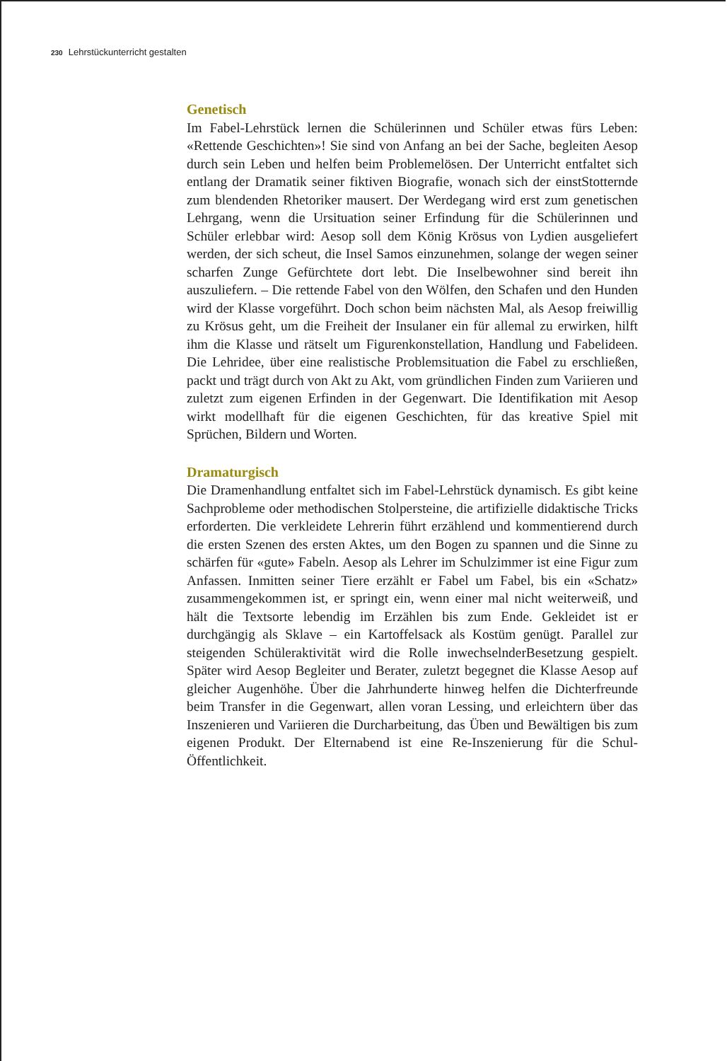230 Lehrstückunterricht gestalten
Genetisch
Im Fabel-Lehrstück lernen die Schülerinnen und Schüler etwas fürs Leben: «Rettende Geschichten»! Sie sind von Anfang an bei der Sache, begleiten Aesop durch sein Leben und helfen beim Problemelösen. Der Unterricht entfaltet sich entlang der Dramatik seiner fiktiven Biografie, wonach sich der einstStotternde zum blendenden Rhetoriker mausert. Der Werdegang wird erst zum genetischen Lehrgang, wenn die Ursituation seiner Erfindung für die Schülerinnen und Schüler erlebbar wird: Aesop soll dem König Krösus von Lydien ausgeliefert werden, der sich scheut, die Insel Samos einzunehmen, solange der wegen seiner scharfen Zunge Gefürchtete dort lebt. Die Inselbewohner sind bereit ihn auszuliefern. – Die rettende Fabel von den Wölfen, den Schafen und den Hunden wird der Klasse vorgeführt. Doch schon beim nächsten Mal, als Aesop freiwillig zu Krösus geht, um die Freiheit der Insulaner ein für allemal zu erwirken, hilft ihm die Klasse und rätselt um Figurenkonstellation, Handlung und Fabelideen. Die Lehridee, über eine realistische Problemsituation die Fabel zu erschließen, packt und trägt durch von Akt zu Akt, vom gründlichen Finden zum Variieren und zuletzt zum eigenen Erfinden in der Gegenwart. Die Identifikation mit Aesop wirkt modellhaft für die eigenen Geschichten, für das kreative Spiel mit Sprüchen, Bildern und Worten.
Dramaturgisch
Die Dramenhandlung entfaltet sich im Fabel-Lehrstück dynamisch. Es gibt keine Sachprobleme oder methodischen Stolpersteine, die artifizielle didaktische Tricks erforderten. Die verkleidete Lehrerin führt erzählend und kommentierend durch die ersten Szenen des ersten Aktes, um den Bogen zu spannen und die Sinne zu schärfen für «gute» Fabeln. Aesop als Lehrer im Schulzimmer ist eine Figur zum Anfassen. Inmitten seiner Tiere erzählt er Fabel um Fabel, bis ein «Schatz» zusammengekommen ist, er springt ein, wenn einer mal nicht weiterweiß, und hält die Textsorte lebendig im Erzählen bis zum Ende. Gekleidet ist er durchgängig als Sklave – ein Kartoffelsack als Kostüm genügt. Parallel zur steigenden Schüleraktivität wird die Rolle inwechselnderBesetzung gespielt. Später wird Aesop Begleiter und Berater, zuletzt begegnet die Klasse Aesop auf gleicher Augenhöhe. Über die Jahrhunderte hinweg helfen die Dichterfreunde beim Transfer in die Gegenwart, allen voran Lessing, und erleichtern über das Inszenieren und Variieren die Durcharbeitung, das Üben und Bewältigen bis zum eigenen Produkt. Der Elternabend ist eine Re-Inszenierung für die Schul-Öffentlichkeit.